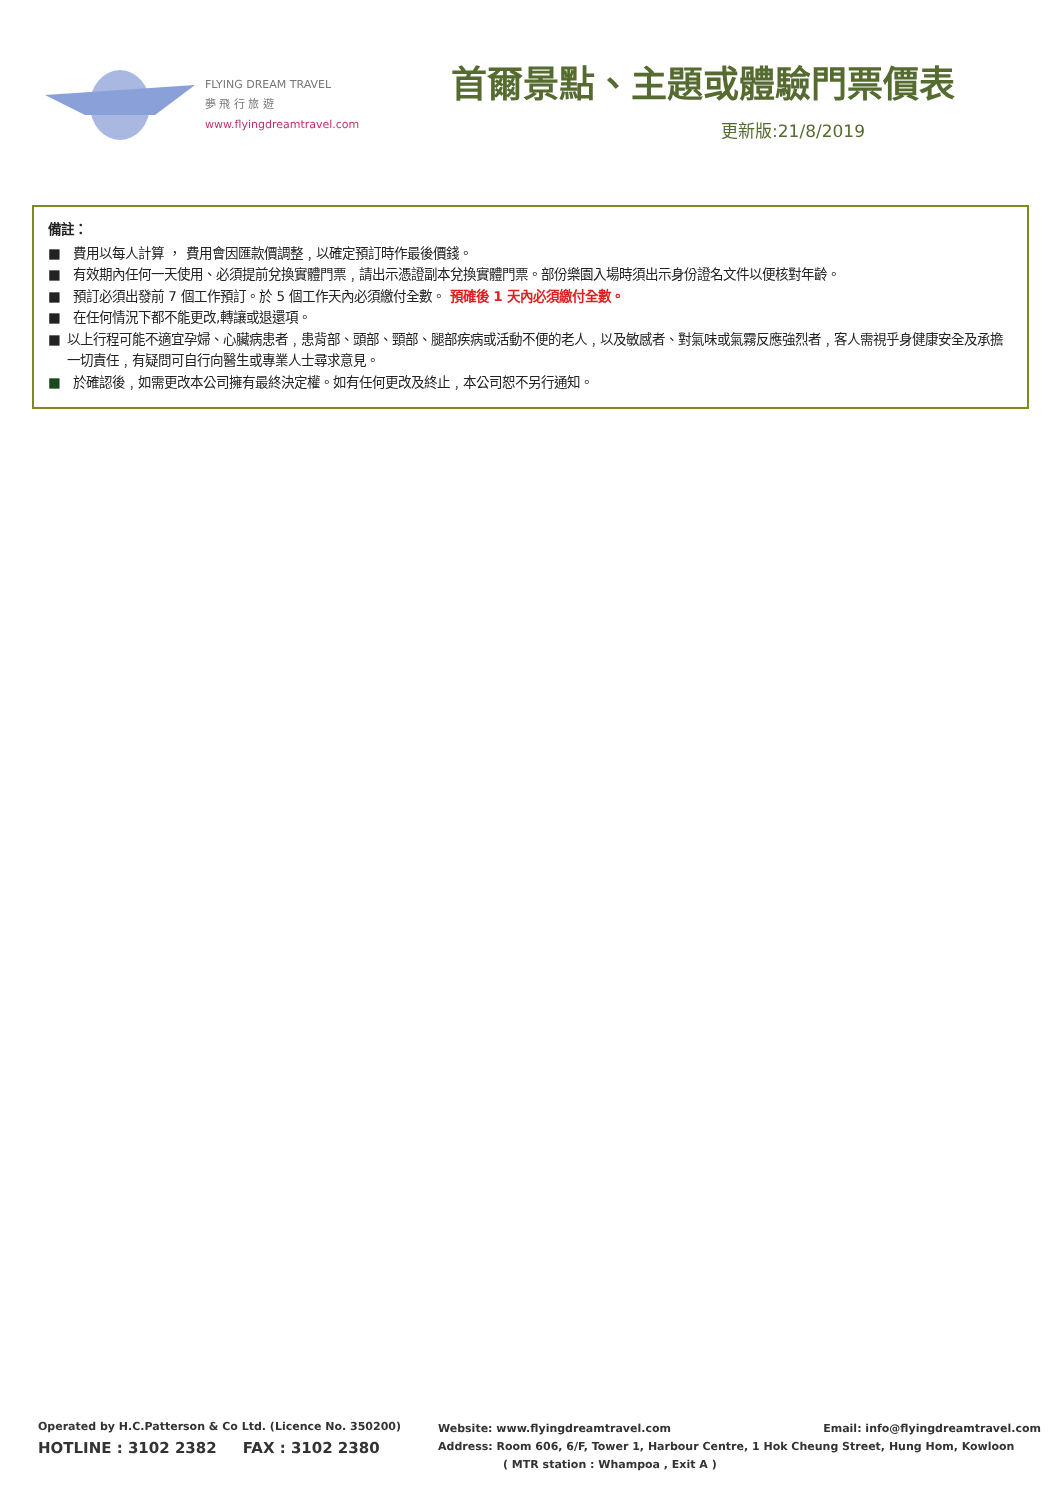FLYING DREAM TRAVEL
夢 飛 行 旅 遊
www.flyingdreamtravel.com
首爾景點、主題或體驗門票價表
更新版:21/8/2019
備註：
■ 費用以每人計算 ， 費用會因匯款價調整﹐以確定預訂時作最後價錢。
■ 有效期內任何一天使用、必須提前兌換實體門票﹐請出示憑證副本兌換實體門票。部份樂園入場時須出示身份證名文件以便核對年齡。
■ 預訂必須出發前 7 個工作預訂。於 5 個工作天內必須繳付全數。 預確後 1 天內必須繳付全數。
■ 在任何情況下都不能更改,轉讓或退還項。
■ 以上行程可能不適宜孕婦、心臟病患者﹐患背部、頭部、頸部、腿部疾病或活動不便的老人﹐以及敏感者、對氣味或氣霧反應強烈者﹐客人需視乎身健康安全及承擔一切責任﹐有疑問可自行向醫生或專業人士尋求意見。
■ 於確認後﹐如需更改本公司擁有最終決定權。如有任何更改及終止﹐本公司恕不另行通知。
Operated by H.C.Patterson & Co Ltd. (Licence No. 350200)
HOTLINE : 3102 2382 FAX : 3102 2380
Website: www.flyingdreamtravel.com Email: info@flyingdreamtravel.com
Address: Room 606, 6/F, Tower 1, Harbour Centre, 1 Hok Cheung Street, Hung Hom, Kowloon
( MTR station : Whampoa , Exit A )